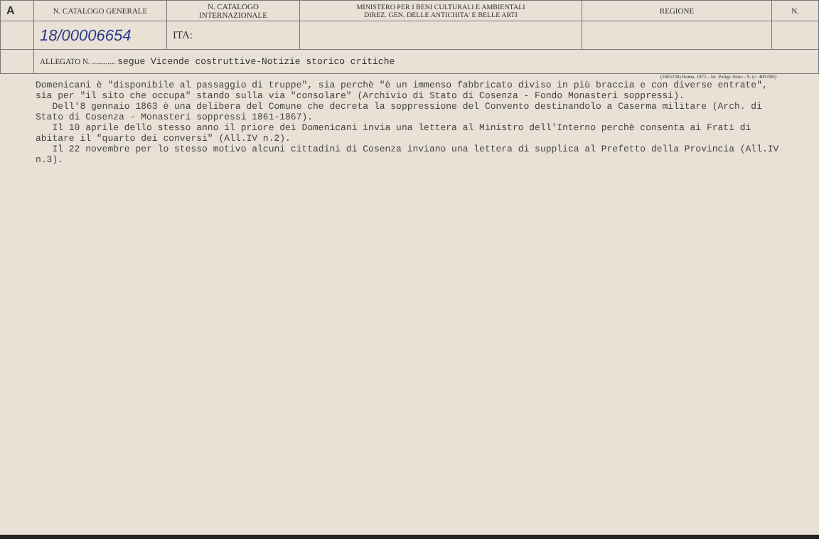| A | N. CATALOGO GENERALE | N. CATALOGO INTERNAZIONALE | MINISTERO PER I BENI CULTURALI E AMBIENTALI DIREZ. GEN. DELLE ANTICHITA' E BELLE ARTI | REGIONE | N. |
| | 18/00006654 | ITA: | | | |
| | ALLEGATO N. ............ segue Vicende costruttive-Notizie storico critiche | | | | |
(5605238) Roma, 1975 - Ist. Poligr. Stato - S. (c. 400.000)
Domenicani è "disponibile al passaggio di truppe", sia perchè "è un immenso fabbricato diviso in più braccia e con diverse entrate", sia per "il sito che occupa" stando sulla via "consolare" (Archivio di Stato di Cosenza - Fondo Monasteri soppressi).
Dell'8 gennaio 1863 è una delibera del Comune che decreta la soppressione del Convento destinandolo a Caserma militare (Arch. di Stato di Cosenza - Monasteri soppressi 1861-1867).
Il 10 aprile dello stesso anno il priore dei Domenicani invia una lettera al Ministro dell'Interno perchè consenta ai Frati di abitare il "quarto dei conversi" (All.IV n.2).
Il 22 novembre per lo stesso motivo alcuni cittadini di Cosenza inviano una lettera di supplica al Prefetto della Provincia (All.IV n.3).